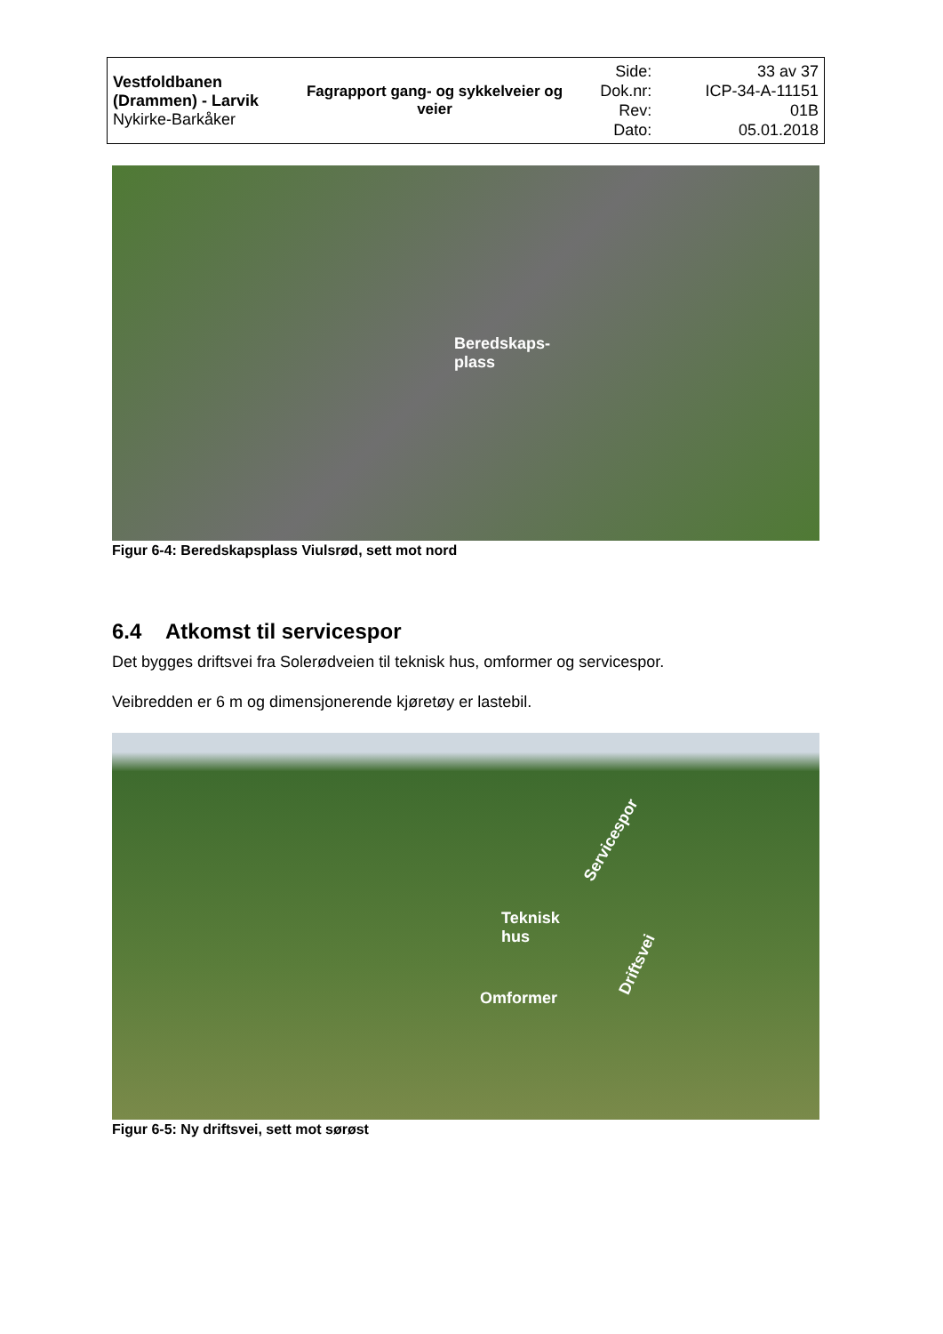| Vestfoldbanen (Drammen) - Larvik Nykirke-Barkåker | Fagrapport gang- og sykkelveier og veier | Side: Dok.nr: Rev: Dato: | 33 av 37 ICP-34-A-11151 01B 05.01.2018 |
Beredskaps-
plass
Figur 6-4: Beredskapsplass Viulsrød, sett mot nord
6.4 Atkomst til servicespor
Det bygges driftsvei fra Solerødveien til teknisk hus, omformer og servicespor.
Veibredden er 6 m og dimensjonerende kjøretøy er lastebil.
Servicespor
Teknisk
hus
Driftsvei
Omformer
Figur 6-5: Ny driftsvei, sett mot sørøst